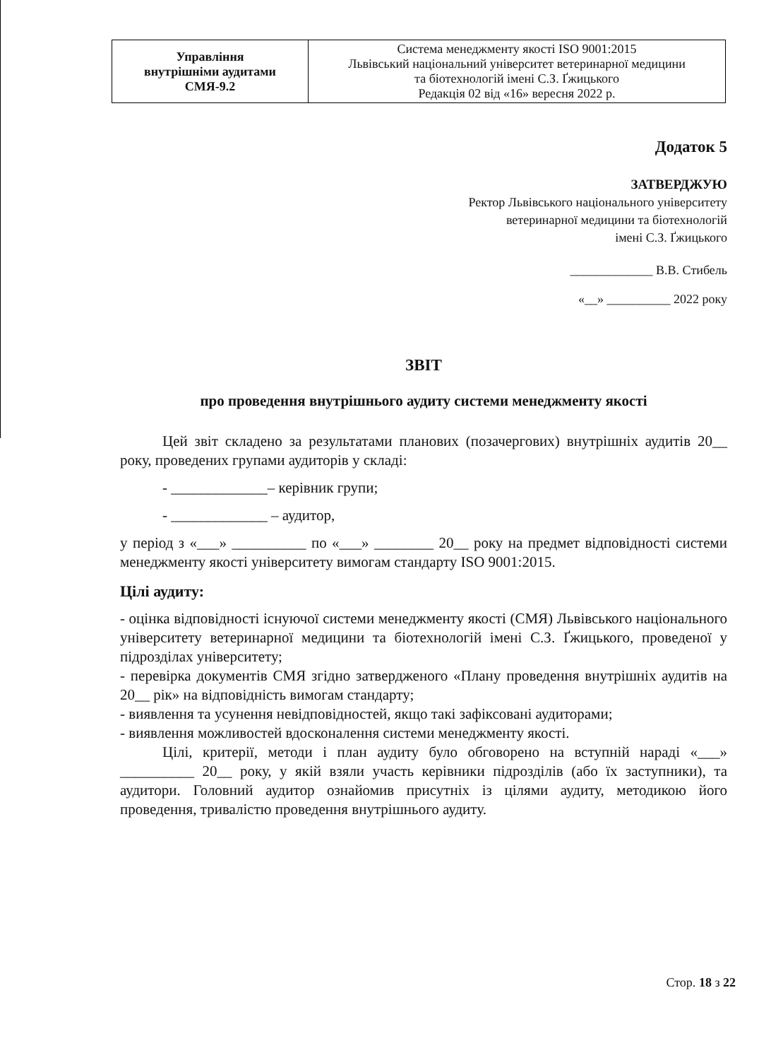| Управління внутрішніми аудитами СМЯ-9.2 | Система менеджменту якості ISO 9001:2015 Львівський національний університет ветеринарної медицини та біотехнологій імені С.З. Ґжицького Редакція 02 від «16» вересня 2022 р. |
Додаток 5
ЗАТВЕРДЖУЮ
Ректор Львівського національного університету
ветеринарної медицини та біотехнологій
імені С.З. Ґжицького
_____________ В.В. Стибель
«__» __________ 2022 року
ЗВІТ
про проведення внутрішнього аудиту системи менеджменту якості
Цей звіт складено за результатами планових (позачергових) внутрішніх аудитів 20__ року, проведених групами аудиторів у складі:
- _____________– керівник групи;
- _____________ – аудитор,
у період з «___» __________ по «___» ________ 20__ року на предмет відповідності системи менеджменту якості університету вимогам стандарту ISO 9001:2015.
Цілі аудиту:
- оцінка відповідності існуючої системи менеджменту якості (СМЯ) Львівського національного університету ветеринарної медицини та біотехнологій імені С.З. Ґжицького, проведеної у підрозділах університету;
- перевірка документів СМЯ згідно затвердженого «Плану проведення внутрішніх аудитів на 20__ рік» на відповідність вимогам стандарту;
- виявлення та усунення невідповідностей, якщо такі зафіксовані аудиторами;
- виявлення можливостей вдосконалення системи менеджменту якості.
Цілі, критерії, методи і план аудиту було обговорено на вступній нараді «___» __________ 20__ року, у якій взяли участь керівники підрозділів (або їх заступники), та аудитори. Головний аудитор ознайомив присутніх із цілями аудиту, методикою його проведення, тривалістю проведення внутрішнього аудиту.
Стор. 18 з 22